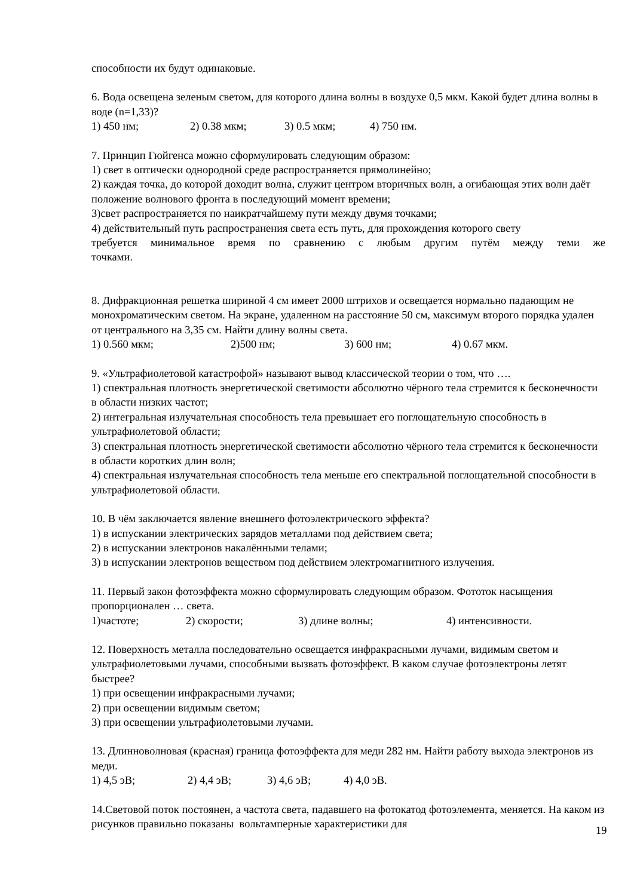способности их будут одинаковые.
6. Вода освещена зеленым светом, для которого длина волны в воздухе 0,5 мкм. Какой будет длина волны в воде (n=1,33)?
1) 450 нм; 2) 0.38 мкм; 3) 0.5 мкм; 4) 750 нм.
7. Принцип Гюйгенса можно сформулировать следующим образом:
1) свет в оптически однородной среде распространяется прямолинейно;
2) каждая точка, до которой доходит волна, служит центром вторичных волн, а огибающая этих волн даёт положение волнового фронта в последующий момент времени;
3)свет распространяется по наикратчайшему пути между двумя точками;
4) действительный путь распространения света есть путь, для прохождения которого свету
требуется минимальное время по сравнению с любым другим путём между теми же
точками.
8. Дифракционная решетка шириной 4 см имеет 2000 штрихов и освещается нормально падающим не монохроматическим светом. На экране, удаленном на расстояние 50 см, максимум второго порядка удален от центрального на 3,35 см. Найти длину волны света.
1) 0.560 мкм; 2)500 нм; 3) 600 нм; 4) 0.67 мкм.
9. «Ультрафиолетовой катастрофой» называют вывод классической теории о том, что ….
1) спектральная плотность энергетической светимости абсолютно чёрного тела стремится к бесконечности в области низких частот;
2) интегральная излучательная способность тела превышает его поглощательную способность в ультрафиолетовой области;
3) спектральная плотность энергетической светимости абсолютно чёрного тела стремится к бесконечности в области коротких длин волн;
4) спектральная излучательная способность тела меньше его спектральной поглощательной способности в ультрафиолетовой области.
10. В чём заключается явление внешнего фотоэлектрического эффекта?
1) в испускании электрических зарядов металлами под действием света;
2) в испускании электронов накалёнными телами;
3) в испускании электронов веществом под действием электромагнитного излучения.
11. Первый закон фотоэффекта можно сформулировать следующим образом. Фототок насыщения пропорционален … света.
1)частоте; 2) скорости; 3) длине волны; 4) интенсивности.
12. Поверхность металла последовательно освещается инфракрасными лучами, видимым светом и ультрафиолетовыми лучами, способными вызвать фотоэффект. В каком случае фотоэлектроны летят быстрее?
1) при освещении инфракрасными лучами;
2) при освещении видимым светом;
3) при освещении ультрафиолетовыми лучами.
13. Длинноволновая (красная) граница фотоэффекта для меди 282 нм. Найти работу выхода электронов из меди.
1) 4,5 эВ; 2) 4,4 эВ; 3) 4,6 эВ; 4) 4,0 эВ.
14.Световой поток постоянен, а частота света, падавшего на фотокатод фотоэлемента, меняется. На каком из рисунков правильно показаны вольтамперные характеристики для
19